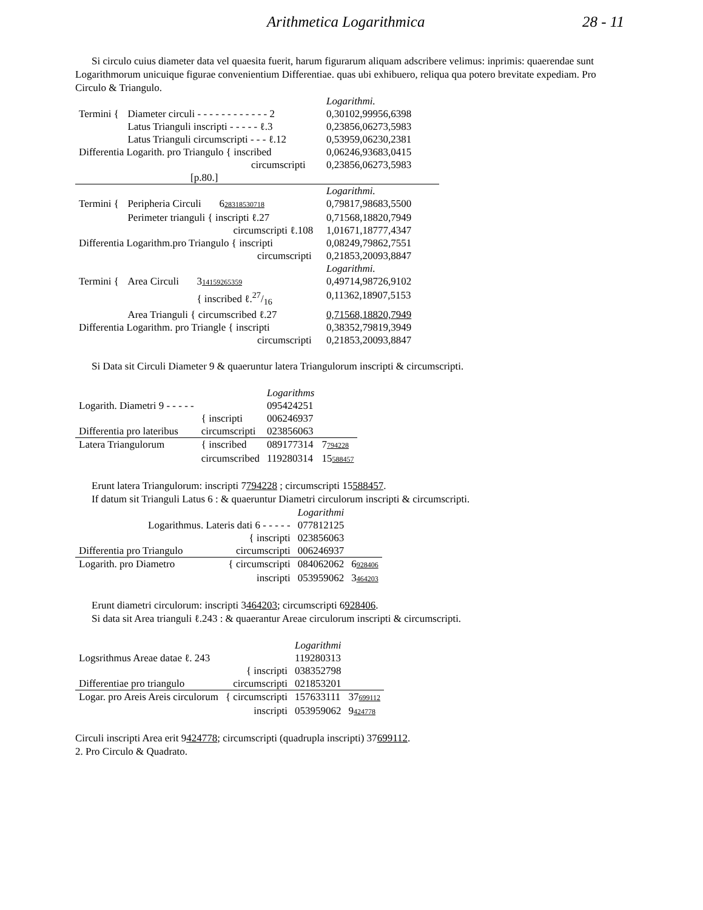Arithmetica Logarithmica 28 - 11
Si circulo cuius diameter data vel quaesita fuerit, harum figurarum aliquam adscribere velimus: inprimis: quaerendae sunt Logarithmorum unicuique figurae convenientium Differentiae. quas ubi exhibuero, reliqua qua potero brevitate expediam. Pro Circulo & Triangulo.
| | | Logarithmi. |
| Termini { | Diameter circuli - - - - - - - - - - - - 2 | 0,30102,99956,6398 |
| | Latus Trianguli inscripti - - - - - ℓ.3 | 0,23856,06273,5983 |
| | Latus Trianguli circumscripti - - - ℓ.12 | 0,53959,06230,2381 |
| Differentia Logarith. pro Triangulo { inscribed | | 0,06246,93683,0415 |
| circumscripti | | 0,23856,06273,5983 |
| [p.80.] | | |
| | | Logarithmi. |
| Termini { | Peripheria Circuli 6 28318530718 | 0,79817,98683,5500 |
| | Perimeter trianguli { inscripti ℓ.27 | 0,71568,18820,7949 |
| | circumscripti ℓ.108 | 1,01671,18777,4347 |
| Differentia Logarithm.pro Triangulo { inscripti | | 0,08249,79862,7551 |
| circumscripti | | 0,21853,20093,8847 |
| | | Logarithmi. |
| Termini { | Area Circuli 3 14159265359 | 0,49714,98726,9102 |
| | { inscribed ℓ.27/16 | 0,11362,18907,5153 |
| | Area Trianguli { circumscribed ℓ.27 | 0,71568,18820,7949 |
| Differentia Logarithm. pro Triangle { inscripti | | 0,38352,79819,3949 |
| circumscripti | | 0,21853,20093,8847 |
Si Data sit Circuli Diameter 9 & quaeruntur latera Triangulorum inscripti & circumscripti.
| | | Logarithms | |
| Logarith. Diametri 9 - - - - - | | 095424251 | |
| | { inscripti | 006246937 | |
| Differentia pro lateribus | circumscripti | 023856063 | |
| Latera Triangulorum | { inscribed | 089177314 | 7 794228 |
| | circumscribed | 119280314 | 15 588457 |
Erunt latera Triangulorum: inscripti 7794228 ; circumscripti 15588457.
If datum sit Trianguli Latus 6 : & quaeruntur Diametri circulorum inscripti & circumscripti.
| | | Logarithmi | |
| Logarithmus. Lateris dati 6 - - - - - | | 077812125 | |
| | { inscripti | 023856063 | |
| Differentia pro Triangulo | circumscripti | 006246937 | |
| Logarith. pro Diametro | { circumscripti | 084062062 | 6 928406 |
| | inscripti | 053959062 | 3 464203 |
Erunt diametri circulorum: inscripti 3464203; circumscripti 6928406.
Si data sit Area trianguli ℓ.243 : & quaerantur Areae circulorum inscripti & circumscripti.
| | | Logarithmi | |
| Logsrithmus Areae datae ℓ. 243 | | 119280313 | |
| | { inscripti | 038352798 | |
| Differentiae pro triangulo | circumscripti | 021853201 | |
| Logar. pro Areis Areis circulorum | { circumscripti | 157633111 | 37 699112 |
| | inscripti | 053959062 | 9 424778 |
Circuli inscripti Area erit 9424778; circumscripti (quadrupla inscripti) 37699112.
2. Pro Circulo & Quadrato.